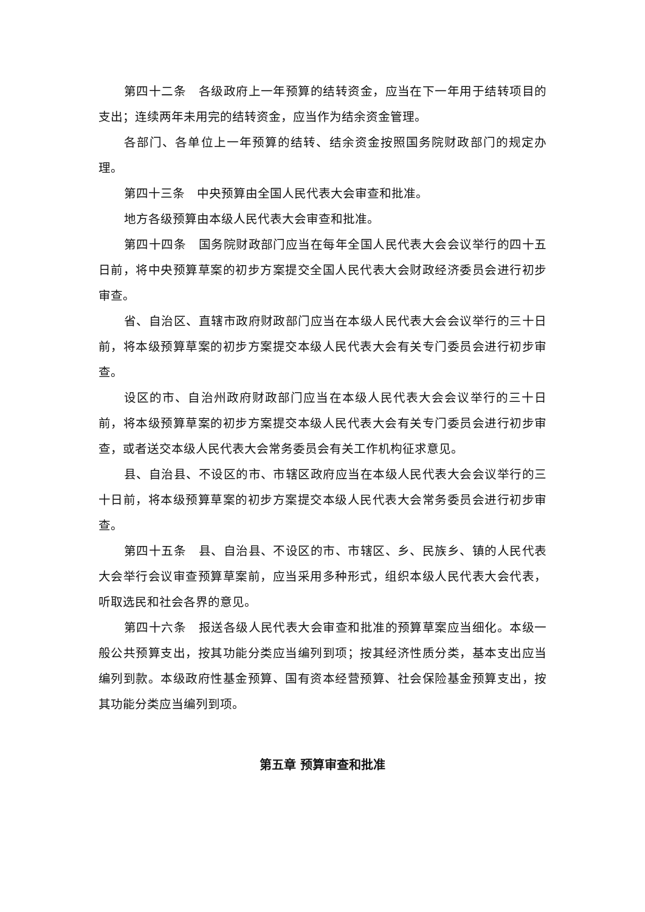第四十二条　各级政府上一年预算的结转资金，应当在下一年用于结转项目的支出；连续两年未用完的结转资金，应当作为结余资金管理。
各部门、各单位上一年预算的结转、结余资金按照国务院财政部门的规定办理。
第四十三条　中央预算由全国人民代表大会审查和批准。
地方各级预算由本级人民代表大会审查和批准。
第四十四条　国务院财政部门应当在每年全国人民代表大会会议举行的四十五日前，将中央预算草案的初步方案提交全国人民代表大会财政经济委员会进行初步审查。
省、自治区、直辖市政府财政部门应当在本级人民代表大会会议举行的三十日前，将本级预算草案的初步方案提交本级人民代表大会有关专门委员会进行初步审查。
设区的市、自治州政府财政部门应当在本级人民代表大会会议举行的三十日前，将本级预算草案的初步方案提交本级人民代表大会有关专门委员会进行初步审查，或者送交本级人民代表大会常务委员会有关工作机构征求意见。
县、自治县、不设区的市、市辖区政府应当在本级人民代表大会会议举行的三十日前，将本级预算草案的初步方案提交本级人民代表大会常务委员会进行初步审查。
第四十五条　县、自治县、不设区的市、市辖区、乡、民族乡、镇的人民代表大会举行会议审查预算草案前，应当采用多种形式，组织本级人民代表大会代表，听取选民和社会各界的意见。
第四十六条　报送各级人民代表大会审查和批准的预算草案应当细化。本级一般公共预算支出，按其功能分类应当编列到项；按其经济性质分类，基本支出应当编列到款。本级政府性基金预算、国有资本经营预算、社会保险基金预算支出，按其功能分类应当编列到项。
第五章 预算审查和批准